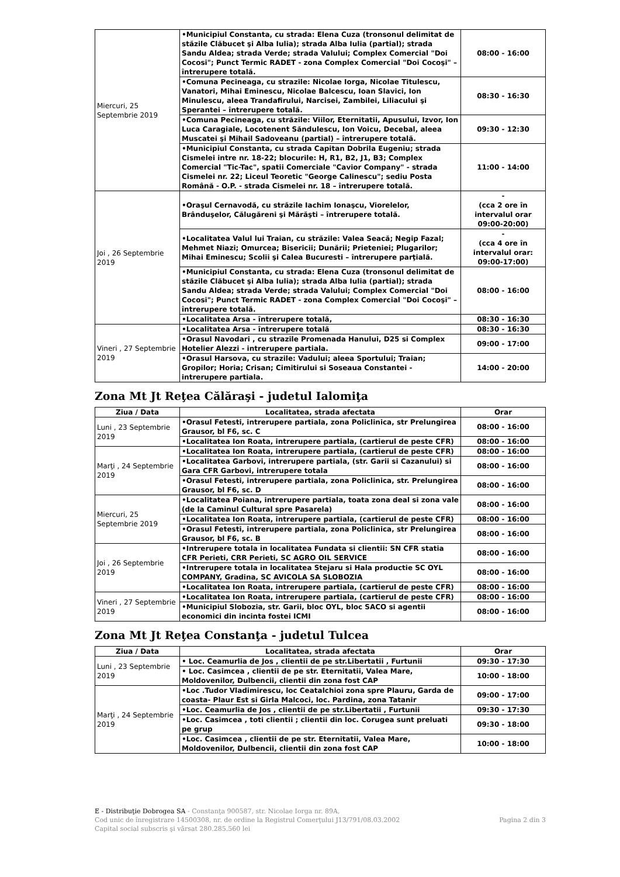| Miercuri, 25 Septembrie 2019 | •Municipiul Constanta, cu strada: Elena Cuza (tronsonul delimitat de stăzile Clăbucet şi Alba Iulia); strada Alba Iulia (partial); strada Sandu Aldea; strada Verde; strada Valului; Complex Comercial "Doi Cocosi"; Punct Termic RADET - zona Complex Comercial "Doi Cocoşi" – întrerupere totală. | 08:00 - 16:00 |
| | •Comuna Pecineaga, cu strazile: Nicolae Iorga, Nicolae Titulescu, Vanatori, Mihai Eminescu, Nicolae Balcescu, Ioan Slavici, Ion Minulescu, aleea Trandafirului, Narcisei, Zambilei, Liliacului şi Sperantei – întrerupere totală. | 08:30 - 16:30 |
| | •Comuna Pecineaga, cu străzile: Viilor, Eternitatii, Apusului, Izvor, Ion Luca Caragiale, Locotenent Săndulescu, Ion Voicu, Decebal, aleea Muscatei şi Mihail Sadoveanu (partial) – întrerupere totală. | 09:30 - 12:30 |
| | •Municipiul Constanta, cu strada Capitan Dobrila Eugeniu; strada Cismelei intre nr. 18-22; blocurile: H, R1, B2, J1, B3; Complex Comercial "Tic-Tac", spatii Comerciale "Cavior Company" - strada Cismelei nr. 22; Liceul Teoretic "George Calinescu"; sediu Posta Română - O.P. - strada Cismelei nr. 18 – întrerupere totală. | 11:00 - 14:00 |
| Joi , 26 Septembrie 2019 | •Oraşul Cernavodă, cu străzile Iachim Ionaşcu, Viorelelor, Brânduşelor, Călugăreni şi Mărăşti – întrerupere totală. | - (cca 2 ore în intervalul orar 09:00-20:00) |
| | •Localitatea Valul lui Traian, cu străzile: Valea Seacă; Negip Fazal; Mehmet Niazi; Omurcea; Bisericii; Dunării; Prieteniei; Plugarilor; Mihai Eminescu; Scolii şi Calea Bucuresti – întrerupere parţială. | - (cca 4 ore în intervalul orar: 09:00-17:00) |
| | •Municipiul Constanta, cu strada: Elena Cuza (tronsonul delimitat de stăzile Clăbucet şi Alba Iulia); strada Alba Iulia (partial); strada Sandu Aldea; strada Verde; strada Valului; Complex Comercial "Doi Cocosi"; Punct Termic RADET - zona Complex Comercial "Doi Cocoşi" – întrerupere totală. | 08:00 - 16:00 |
| | •Localitatea Arsa - întrerupere totală, | 08:30 - 16:30 |
| Vineri , 27 Septembrie 2019 | •Localitatea Arsa - întrerupere totală | 08:30 - 16:30 |
| | •Orasul Navodari , cu strazile Promenada Hanului, D25 si Complex Hotelier Alezzi - intrerupere partiala. | 09:00 - 17:00 |
| | •Orasul Harsova, cu strazile: Vadului; aleea Sportului; Traian; Gropilor; Horia; Crisan; Cimitirului si Soseaua Constantei - intrerupere partiala. | 14:00 - 20:00 |
Zona Mt Jt Reţea Călăraşi - judetul Ialomiţa
| Ziua / Data | Localitatea, strada afectata | Orar |
| --- | --- | --- |
| Luni , 23 Septembrie 2019 | •Orasul Fetesti, intrerupere partiala, zona Policlinica, str Prelungirea Grausor, bl F6, sc. C | 08:00 - 16:00 |
| | •Localitatea Ion Roata, intrerupere partiala, (cartierul de peste CFR) | 08:00 - 16:00 |
| Marţi , 24 Septembrie 2019 | •Localitatea Ion Roata, intrerupere partiala, (cartierul de peste CFR) | 08:00 - 16:00 |
| | •Localitatea Garbovi, intrerupere partiala, (str. Garii si Cazanului) si Gara CFR Garbovi, intrerupere totala | 08:00 - 16:00 |
| | •Orasul Fetesti, intrerupere partiala, zona Policlinica, str. Prelungirea Grausor, bl F6, sc. D | 08:00 - 16:00 |
| Miercuri, 25 Septembrie 2019 | •Localitatea Poiana, intrerupere partiala, toata zona deal si zona vale (de la Caminul Cultural spre Pasarela) | 08:00 - 16:00 |
| | •Localitatea Ion Roata, intrerupere partiala, (cartierul de peste CFR) | 08:00 - 16:00 |
| | •Orasul Fetesti, intrerupere partiala, zona Policlinica, str Prelungirea Grausor, bl F6, sc. B | 08:00 - 16:00 |
| Joi , 26 Septembrie 2019 | •Intrerupere totala in localitatea Fundata si clientii: SN CFR statia CFR Perieti, CRR Perieti, SC AGRO OIL SERVICE | 08:00 - 16:00 |
| | •Intrerupere totala in localitatea Stejaru si Hala productie SC OYL COMPANY, Gradina, SC AVICOLA SA SLOBOZIA | 08:00 - 16:00 |
| | •Localitatea Ion Roata, intrerupere partiala, (cartierul de peste CFR) | 08:00 - 16:00 |
| Vineri , 27 Septembrie 2019 | •Localitatea Ion Roata, intrerupere partiala, (cartierul de peste CFR) | 08:00 - 16:00 |
| | •Municipiul Slobozia, str. Garii, bloc OYL, bloc SACO si agentii economici din incinta fostei ICMI | 08:00 - 16:00 |
Zona Mt Jt Reţea Constanţa - judetul Tulcea
| Ziua / Data | Localitatea, strada afectata | Orar |
| --- | --- | --- |
| Luni , 23 Septembrie 2019 | • Loc. Ceamurlia de Jos , clientii de pe str.Libertatii , Furtunii | 09:30 - 17:30 |
| | • Loc. Casimcea , clientii de pe str. Eternitatii, Valea Mare, Moldovenilor, Dulbencii, clientii din zona fost CAP | 10:00 - 18:00 |
| Marţi , 24 Septembrie 2019 | •Loc .Tudor Vladimirescu, loc Ceatalchioi zona spre Plauru, Garda de coasta- Plaur Est si Girla Malcoci, loc. Pardina, zona Tatanir | 09:00 - 17:00 |
| | •Loc. Ceamurlia de Jos , clientii de pe str.Libertatii , Furtunii | 09:30 - 17:30 |
| | •Loc. Casimcea , toti clientii ; clientii din loc. Corugea sunt preluati pe grup | 09:30 - 18:00 |
| | •Loc. Casimcea , clientii de pe str. Eternitatii, Valea Mare, Moldovenilor, Dulbencii, clientii din zona fost CAP | 10:00 - 18:00 |
E - Distribuţie Dobrogea SA - Constanţa 900587, str. Nicolae Iorga nr. 89A,
Cod unic de înregistrare 14500308, nr. de ordine la Registrul Comerţului J13/791/08.03.2002 Pagina 2 din 3
Capital social subscris şi vărsat 280.285.560 lei